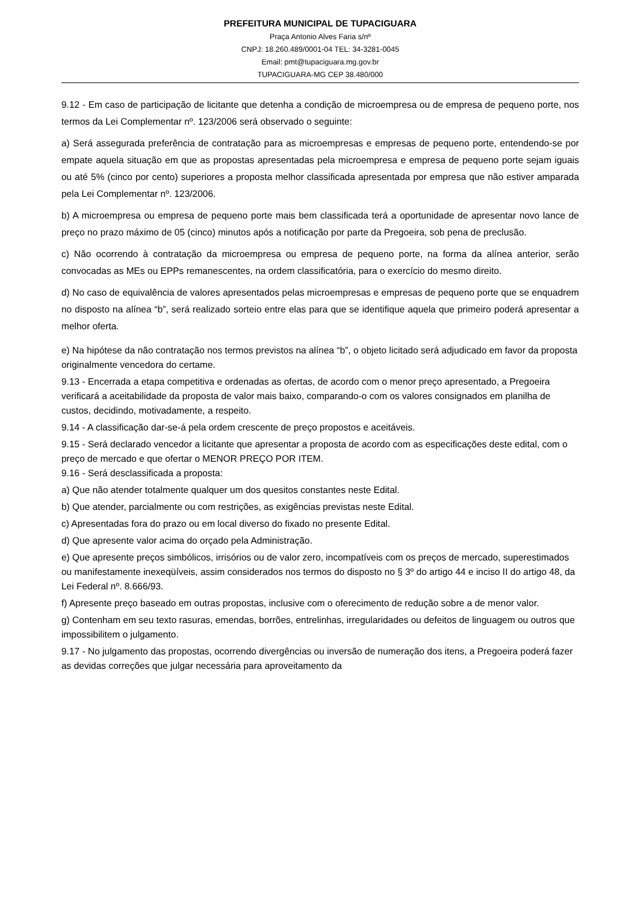PREFEITURA MUNICIPAL DE TUPACIGUARA
Praça Antonio Alves Faria s/nº
CNPJ: 18.260.489/0001-04 TEL: 34-3281-0045
Email: pmt@tupaciguara.mg.gov.br
TUPACIGUARA-MG CEP 38.480/000
9.12 - Em caso de participação de licitante que detenha a condição de microempresa ou de empresa de pequeno porte, nos termos da Lei Complementar nº. 123/2006 será observado o seguinte:
a) Será assegurada preferência de contratação para as microempresas e empresas de pequeno porte, entendendo-se por empate aquela situação em que as propostas apresentadas pela microempresa e empresa de pequeno porte sejam iguais ou até 5% (cinco por cento) superiores a proposta melhor classificada apresentada por empresa que não estiver amparada pela Lei Complementar nº. 123/2006.
b) A microempresa ou empresa de pequeno porte mais bem classificada terá a oportunidade de apresentar novo lance de preço no prazo máximo de 05 (cinco) minutos após a notificação por parte da Pregoeira, sob pena de preclusão.
c) Não ocorrendo à contratação da microempresa ou empresa de pequeno porte, na forma da alínea anterior, serão convocadas as MEs ou EPPs remanescentes, na ordem classificatória, para o exercício do mesmo direito.
d) No caso de equivalência de valores apresentados pelas microempresas e empresas de pequeno porte que se enquadrem no disposto na alínea “b”, será realizado sorteio entre elas para que se identifique aquela que primeiro poderá apresentar a melhor oferta.
e) Na hipótese da não contratação nos termos previstos na alínea “b”, o objeto licitado será adjudicado em favor da proposta originalmente vencedora do certame.
9.13 - Encerrada a etapa competitiva e ordenadas as ofertas, de acordo com o menor preço apresentado, a Pregoeira verificará a aceitabilidade da proposta de valor mais baixo, comparando-o com os valores consignados em planilha de custos, decidindo, motivadamente, a respeito.
9.14 - A classificação dar-se-á pela ordem crescente de preço propostos e aceitáveis.
9.15 - Será declarado vencedor a licitante que apresentar a proposta de acordo com as especificações deste edital, com o preço de mercado e que ofertar o MENOR PREÇO POR ITEM.
9.16 - Será desclassificada a proposta:
a) Que não atender totalmente qualquer um dos quesitos constantes neste Edital.
b) Que atender, parcialmente ou com restrições, as exigências previstas neste Edital.
c) Apresentadas fora do prazo ou em local diverso do fixado no presente Edital.
d) Que apresente valor acima do orçado pela Administração.
e) Que apresente preços simbólicos, irrisórios ou de valor zero, incompatíveis com os preços de mercado, superestimados ou manifestamente inexeqüíveis, assim considerados nos termos do disposto no § 3º do artigo 44 e inciso II do artigo 48, da Lei Federal nº. 8.666/93.
f) Apresente preço baseado em outras propostas, inclusive com o oferecimento de redução sobre a de menor valor.
g) Contenham em seu texto rasuras, emendas, borrões, entrelinhas, irregularidades ou defeitos de linguagem ou outros que impossibilitem o julgamento.
9.17 - No julgamento das propostas, ocorrendo divergências ou inversão de numeração dos itens, a Pregoeira poderá fazer as devidas correções que julgar necessária para aproveitamento da